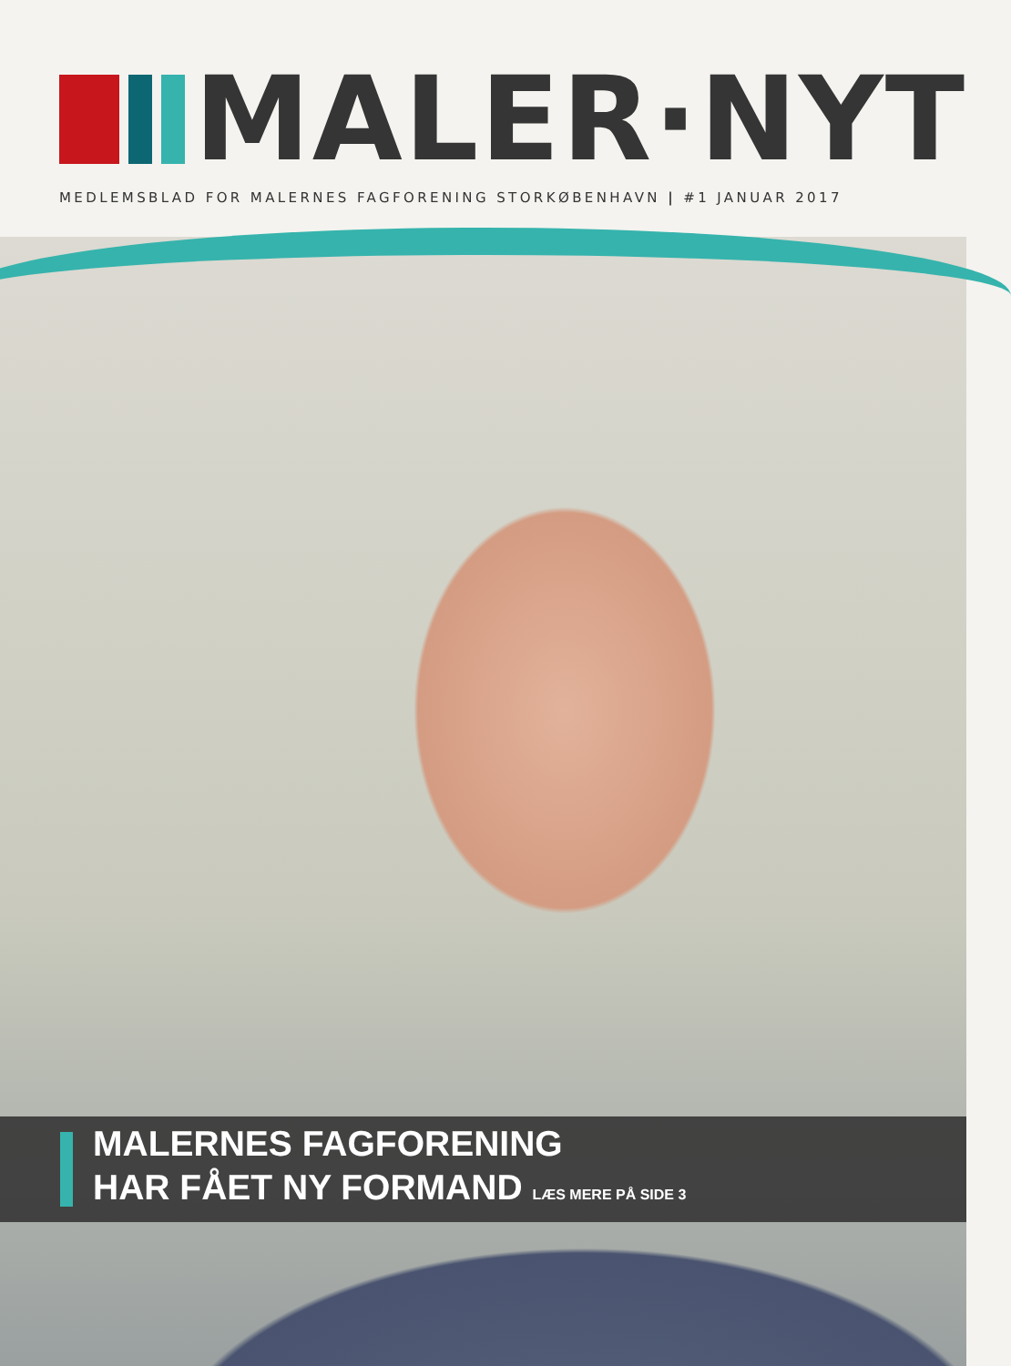MALER·NYT
MEDLEMSBLAD FOR MALERNES FAGFORENING STORKØBENHAVN | #1 JANUAR 2017
MALERNES FAGFORENING
HAR FÅET NY FORMAND LÆS MERE PÅ SIDE 3